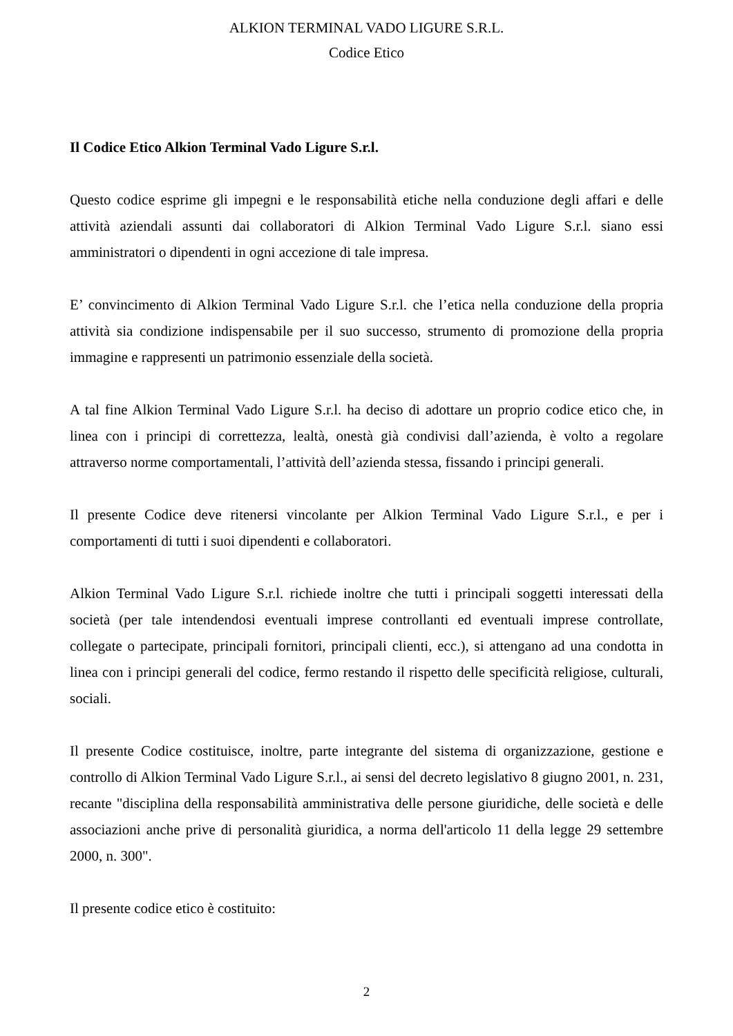ALKION TERMINAL VADO LIGURE S.R.L.
Codice Etico
Il Codice Etico Alkion Terminal Vado Ligure S.r.l.
Questo codice esprime gli impegni e le responsabilità etiche nella conduzione degli affari e delle attività aziendali assunti dai collaboratori di Alkion Terminal Vado Ligure S.r.l. siano essi amministratori o dipendenti in ogni accezione di tale impresa.
E’ convincimento di Alkion Terminal Vado Ligure S.r.l. che l’etica nella conduzione della propria attività sia condizione indispensabile per il suo successo, strumento di promozione della propria immagine e rappresenti un patrimonio essenziale della società.
A tal fine Alkion Terminal Vado Ligure S.r.l. ha deciso di adottare un proprio codice etico che, in linea con i principi di correttezza, lealtà, onestà già condivisi dall’azienda, è volto a regolare attraverso norme comportamentali, l’attività dell’azienda stessa, fissando i principi generali.
Il presente Codice deve ritenersi vincolante per Alkion Terminal Vado Ligure S.r.l., e per i comportamenti di tutti i suoi dipendenti e collaboratori.
Alkion Terminal Vado Ligure S.r.l. richiede inoltre che tutti i principali soggetti interessati della società (per tale intendendosi eventuali imprese controllanti ed eventuali imprese controllate, collegate o partecipate, principali fornitori, principali clienti, ecc.), si attengano ad una condotta in linea con i principi generali del codice, fermo restando il rispetto delle specificità religiose, culturali, sociali.
Il presente Codice costituisce, inoltre, parte integrante del sistema di organizzazione, gestione e controllo di Alkion Terminal Vado Ligure S.r.l., ai sensi del decreto legislativo 8 giugno 2001, n. 231, recante "disciplina della responsabilità amministrativa delle persone giuridiche, delle società e delle associazioni anche prive di personalità giuridica, a norma dell'articolo 11 della legge 29 settembre 2000, n. 300".
Il presente codice etico è costituito:
2